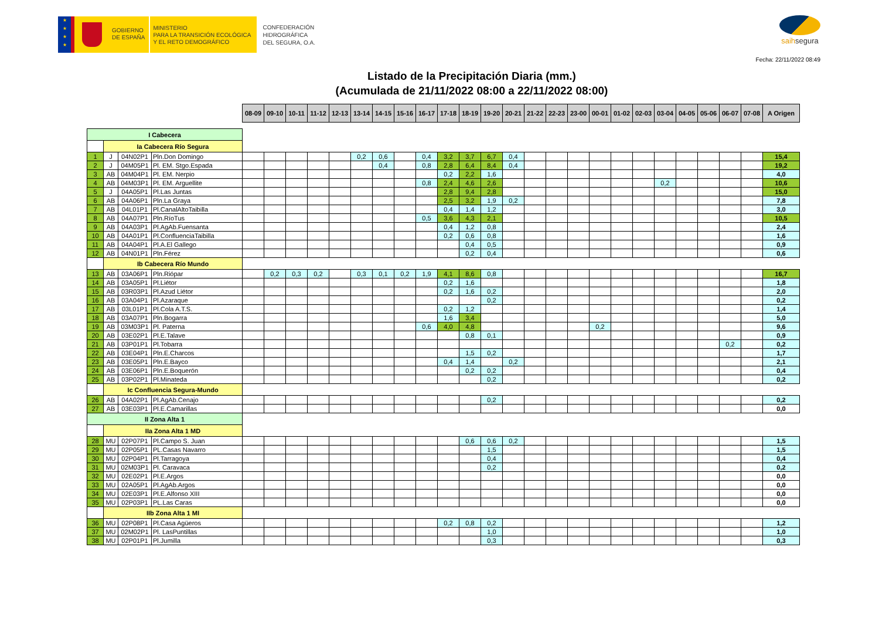★
★
★
★
GOBIERNO
DE ESPAÑA
MINISTERIO
PARA LA TRANSICIÓN ECOLÓGICA
Y EL RETO DEMOGRÁFICO
CONFEDERACIÓN
HIDROGRÁFICA
DEL SEGURA, O.A.
saihsegura
Fecha: 22/11/2022 08:49
Listado de la Precipitación Diaria (mm.)
(Acumulada de 21/11/2022 08:00 a 22/11/2022 08:00)
| | | | | 08-09 | 09-10 | 10-11 | 11-12 | 12-13 | 13-14 | 14-15 | 15-16 | 16-17 | 17-18 | 18-19 | 19-20 | 20-21 | 21-22 | 22-23 | 23-00 | 00-01 | 01-02 | 02-03 | 03-04 | 04-05 | 05-06 | 06-07 | 07-08 | A Origen |
| I Cabecera | | | | | | | | | | | | | | | | | | | | | | | | | | | | |
| | Ia Cabecera Río Segura | | | | | | | | | | | | | | | | | | | | | | | | | | | |
| 1 | J | 04N02P1 | Pln.Don Domingo | | | | | | 0,2 | 0,6 | | 0,4 | 3,2 | 3,7 | 6,7 | 0,4 | | | | | | | | | | | | 15,4 |
| 2 | J | 04M05P1 | Pl. EM. Stgo.Espada | | | | | | | 0,4 | | 0,8 | 2,8 | 6,4 | 8,4 | 0,4 | | | | | | | | | | | | 19,2 |
| 3 | AB | 04M04P1 | Pl. EM. Nerpio | | | | | | | | | | 0,2 | 2,2 | 1,6 | | | | | | | | | | | | | 4,0 |
| 4 | AB | 04M03P1 | Pl. EM. Arguellite | | | | | | | | | 0,8 | 2,4 | 4,6 | 2,6 | | | | | | | | 0,2 | | | | | 10,6 |
| 5 | J | 04A05P1 | Pl.Las Juntas | | | | | | | | | | 2,8 | 9,4 | 2,8 | | | | | | | | | | | | | 15,0 |
| 6 | AB | 04A06P1 | Pln.La Graya | | | | | | | | | | 2,5 | 3,2 | 1,9 | 0,2 | | | | | | | | | | | | 7,8 |
| 7 | AB | 04L01P1 | Pl.CanalAltoTaibilla | | | | | | | | | | 0,4 | 1,4 | 1,2 | | | | | | | | | | | | | 3,0 |
| 8 | AB | 04A07P1 | Pln.RíoTus | | | | | | | | | 0,5 | 3,6 | 4,3 | 2,1 | | | | | | | | | | | | | 10,5 |
| 9 | AB | 04A03P1 | Pl.AgAb.Fuensanta | | | | | | | | | | 0,4 | 1,2 | 0,8 | | | | | | | | | | | | | 2,4 |
| 10 | AB | 04A01P1 | Pl.ConfluenciaTaibilla | | | | | | | | | | 0,2 | 0,6 | 0,8 | | | | | | | | | | | | | 1,6 |
| 11 | AB | 04A04P1 | Pl.A.El Gallego | | | | | | | | | | | 0,4 | 0,5 | | | | | | | | | | | | | 0,9 |
| 12 | AB | 04N01P1 | Pln.Férez | | | | | | | | | | | 0,2 | 0,4 | | | | | | | | | | | | | 0,6 |
| | Ib Cabecera Río Mundo | | | | | | | | | | | | | | | | | | | | | | | | | | | |
| 13 | AB | 03A06P1 | Pln.Riópar | | 0,2 | 0,3 | 0,2 | | 0,3 | 0,1 | 0,2 | 1,9 | 4,1 | 8,6 | 0,8 | | | | | | | | | | | | | 16,7 |
| 14 | AB | 03A05P1 | Pl.Liétor | | | | | | | | | | 0,2 | 1,6 | | | | | | | | | | | | | | 1,8 |
| 15 | AB | 03R03P1 | Pl.Azud Liétor | | | | | | | | | | 0,2 | 1,6 | 0,2 | | | | | | | | | | | | | 2,0 |
| 16 | AB | 03A04P1 | Pl.Azaraque | | | | | | | | | | | | 0,2 | | | | | | | | | | | | | 0,2 |
| 17 | AB | 03L01P1 | Pl.Cola A.T.S. | | | | | | | | | | 0,2 | 1,2 | | | | | | | | | | | | | | 1,4 |
| 18 | AB | 03A07P1 | Pln.Bogarra | | | | | | | | | | 1,6 | 3,4 | | | | | | | | | | | | | | 5,0 |
| 19 | AB | 03M03P1 | Pl. Paterna | | | | | | | | | 0,6 | 4,0 | 4,8 | | | | | | 0,2 | | | | | | | | 9,6 |
| 20 | AB | 03E02P1 | Pl.E.Talave | | | | | | | | | | | 0,8 | 0,1 | | | | | | | | | | | | | 0,9 |
| 21 | AB | 03P01P1 | Pl.Tobarra | | | | | | | | | | | | | | | | | | | | | | | 0,2 | | 0,2 |
| 22 | AB | 03E04P1 | Pln.E.Charcos | | | | | | | | | | | 1,5 | 0,2 | | | | | | | | | | | | | 1,7 |
| 23 | AB | 03E05P1 | Pln.E.Bayco | | | | | | | | | | 0,4 | 1,4 | | 0,2 | | | | | | | | | | | | 2,1 |
| 24 | AB | 03E06P1 | Pln.E.Boquerón | | | | | | | | | | | 0,2 | 0,2 | | | | | | | | | | | | | 0,4 |
| 25 | AB | 03P02P1 | Pl.Minateda | | | | | | | | | | | | 0,2 | | | | | | | | | | | | | 0,2 |
| | Ic Confluencia Segura-Mundo | | | | | | | | | | | | | | | | | | | | | | | | | | | |
| 26 | AB | 04A02P1 | Pl.AgAb.Cenajo | | | | | | | | | | | | 0,2 | | | | | | | | | | | | | 0,2 |
| 27 | AB | 03E03P1 | Pl.E.Camarillas | | | | | | | | | | | | | | | | | | | | | | | | | 0,0 |
| II Zona Alta 1 | | | | | | | | | | | | | | | | | | | | | | | | | | | | |
| | IIa Zona Alta 1 MD | | | | | | | | | | | | | | | | | | | | | | | | | | | |
| 28 | MU | 02P07P1 | Pl.Campo S. Juan | | | | | | | | | | | 0,6 | 0,6 | 0,2 | | | | | | | | | | | | 1,5 |
| 29 | MU | 02P05P1 | PL.Casas Navarro | | | | | | | | | | | | 1,5 | | | | | | | | | | | | | 1,5 |
| 30 | MU | 02P04P1 | Pl.Tarragoya | | | | | | | | | | | | 0,4 | | | | | | | | | | | | | 0,4 |
| 31 | MU | 02M03P1 | Pl. Caravaca | | | | | | | | | | | | 0,2 | | | | | | | | | | | | | 0,2 |
| 32 | MU | 02E02P1 | Pl.E.Argos | | | | | | | | | | | | | | | | | | | | | | | | | 0,0 |
| 33 | MU | 02A05P1 | Pl.AgAb.Argos | | | | | | | | | | | | | | | | | | | | | | | | | 0,0 |
| 34 | MU | 02E03P1 | Pl.E.Alfonso XIII | | | | | | | | | | | | | | | | | | | | | | | | | 0,0 |
| 35 | MU | 02P03P1 | PL.Las Caras | | | | | | | | | | | | | | | | | | | | | | | | | 0,0 |
| | IIb Zona Alta 1 MI | | | | | | | | | | | | | | | | | | | | | | | | | | | |
| 36 | MU | 02P08P1 | Pl.Casa Agüeros | | | | | | | | | | 0,2 | 0,8 | 0,2 | | | | | | | | | | | | | 1,2 |
| 37 | MU | 02M02P1 | Pl. LasPuntillas | | | | | | | | | | | | 1,0 | | | | | | | | | | | | | 1,0 |
| 38 | MU | 02P01P1 | Pl.Jumilla | | | | | | | | | | | | 0,3 | | | | | | | | | | | | | 0,3 |